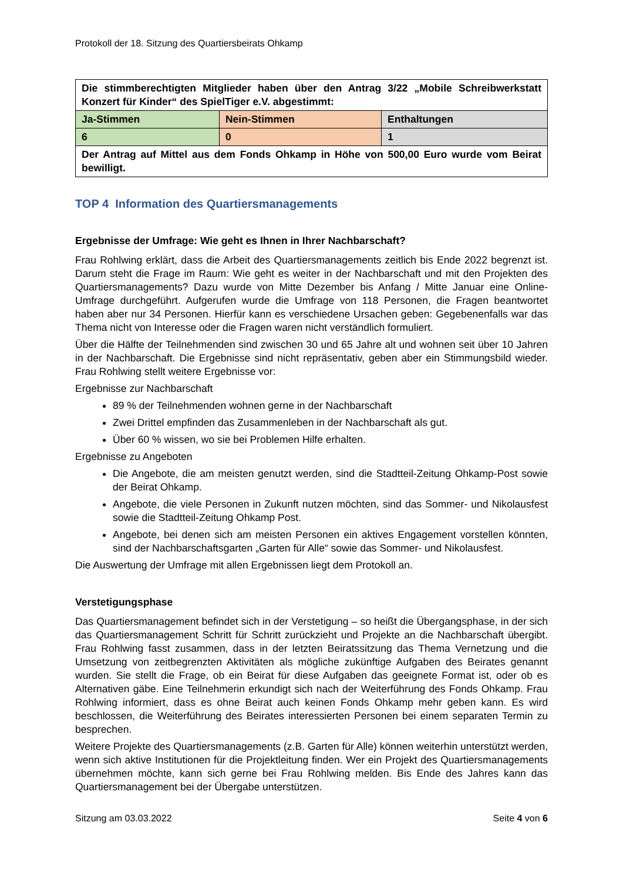Protokoll der 18. Sitzung des Quartiersbeirats Ohkamp
| Die stimmberechtigten Mitglieder haben über den Antrag 3/22 „Mobile Schreibwerkstatt Konzert für Kinder“ des SpielTiger e.V. abgestimmt: | | |
| Ja-Stimmen | Nein-Stimmen | Enthaltungen |
| 6 | 0 | 1 |
| Der Antrag auf Mittel aus dem Fonds Ohkamp in Höhe von 500,00 Euro wurde vom Beirat bewilligt. | | |
TOP 4 Information des Quartiersmanagements
Ergebnisse der Umfrage: Wie geht es Ihnen in Ihrer Nachbarschaft?
Frau Rohlwing erklärt, dass die Arbeit des Quartiersmanagements zeitlich bis Ende 2022 begrenzt ist. Darum steht die Frage im Raum: Wie geht es weiter in der Nachbarschaft und mit den Projekten des Quartiersmanagements? Dazu wurde von Mitte Dezember bis Anfang / Mitte Januar eine Online-Umfrage durchgeführt. Aufgerufen wurde die Umfrage von 118 Personen, die Fragen beantwortet haben aber nur 34 Personen. Hierfür kann es verschiedene Ursachen geben: Gegebenenfalls war das Thema nicht von Interesse oder die Fragen waren nicht verständlich formuliert.
Über die Hälfte der Teilnehmenden sind zwischen 30 und 65 Jahre alt und wohnen seit über 10 Jahren in der Nachbarschaft. Die Ergebnisse sind nicht repräsentativ, geben aber ein Stimmungsbild wieder. Frau Rohlwing stellt weitere Ergebnisse vor:
Ergebnisse zur Nachbarschaft
89 % der Teilnehmenden wohnen gerne in der Nachbarschaft
Zwei Drittel empfinden das Zusammenleben in der Nachbarschaft als gut.
Über 60 % wissen, wo sie bei Problemen Hilfe erhalten.
Ergebnisse zu Angeboten
Die Angebote, die am meisten genutzt werden, sind die Stadtteil-Zeitung Ohkamp-Post sowie der Beirat Ohkamp.
Angebote, die viele Personen in Zukunft nutzen möchten, sind das Sommer- und Nikolausfest sowie die Stadtteil-Zeitung Ohkamp Post.
Angebote, bei denen sich am meisten Personen ein aktives Engagement vorstellen könnten, sind der Nachbarschaftsgarten „Garten für Alle“ sowie das Sommer- und Nikolausfest.
Die Auswertung der Umfrage mit allen Ergebnissen liegt dem Protokoll an.
Verstetigungsphase
Das Quartiersmanagement befindet sich in der Verstetigung – so heißt die Übergangsphase, in der sich das Quartiersmanagement Schritt für Schritt zurückzieht und Projekte an die Nachbarschaft übergibt. Frau Rohlwing fasst zusammen, dass in der letzten Beiratssitzung das Thema Vernetzung und die Umsetzung von zeitbegrenzten Aktivitäten als mögliche zukünftige Aufgaben des Beirates genannt wurden. Sie stellt die Frage, ob ein Beirat für diese Aufgaben das geeignete Format ist, oder ob es Alternativen gäbe. Eine Teilnehmerin erkundigt sich nach der Weiterführung des Fonds Ohkamp. Frau Rohlwing informiert, dass es ohne Beirat auch keinen Fonds Ohkamp mehr geben kann. Es wird beschlossen, die Weiterführung des Beirates interessierten Personen bei einem separaten Termin zu besprechen.
Weitere Projekte des Quartiersmanagements (z.B. Garten für Alle) können weiterhin unterstützt werden, wenn sich aktive Institutionen für die Projektleitung finden. Wer ein Projekt des Quartiersmanagements übernehmen möchte, kann sich gerne bei Frau Rohlwing melden. Bis Ende des Jahres kann das Quartiersmanagement bei der Übergabe unterstützen.
Sitzung am 03.03.2022 Seite 4 von 6